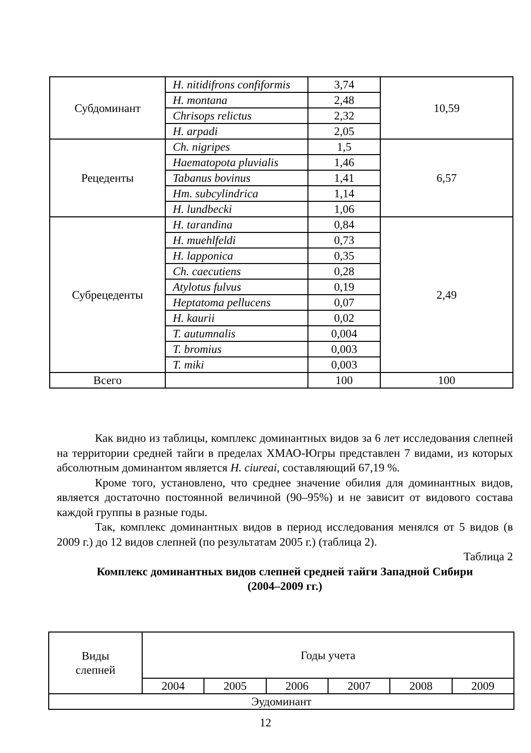| Субдоминант | H. nitidifrons confiformis | 3,74 | 10,59 |
| | H. montana | 2,48 | |
| | Chrisops relictus | 2,32 | |
| | H. arpadi | 2,05 | |
| Рецеденты | Ch. nigripes | 1,5 | 6,57 |
| | Haematopota pluvialis | 1,46 | |
| | Tabanus bovinus | 1,41 | |
| | Hm. subcylindrica | 1,14 | |
| | H. lundbecki | 1,06 | |
| Субрецеденты | H. tarandina | 0,84 | 2,49 |
| | H. muehlfeldi | 0,73 | |
| | H. lapponica | 0,35 | |
| | Ch. caecutiens | 0,28 | |
| | Atylotus fulvus | 0,19 | |
| | Heptatoma pellucens | 0,07 | |
| | H. kaurii | 0,02 | |
| | T. autumnalis | 0,004 | |
| | T. bromius | 0,003 | |
| | T. miki | 0,003 | |
| Всего | | 100 | 100 |
Как видно из таблицы, комплекс доминантных видов за 6 лет исследования слепней на территории средней тайги в пределах ХМАО-Югры представлен 7 видами, из которых абсолютным доминантом является H. ciureai, составляющий 67,19 %.
Кроме того, установлено, что среднее значение обилия для доминантных видов, является достаточно постоянной величиной (90–95%) и не зависит от видового состава каждой группы в разные годы.
Так, комплекс доминантных видов в период исследования менялся от 5 видов (в 2009 г.) до 12 видов слепней (по результатам 2005 г.) (таблица 2).
Таблица 2
Комплекс доминантных видов слепней средней тайги Западной Сибири
(2004–2009 гг.)
| Виды слепней | Годы учета | | | | | |
| | 2004 | 2005 | 2006 | 2007 | 2008 | 2009 |
| Эудоминант | | | | | | |
12